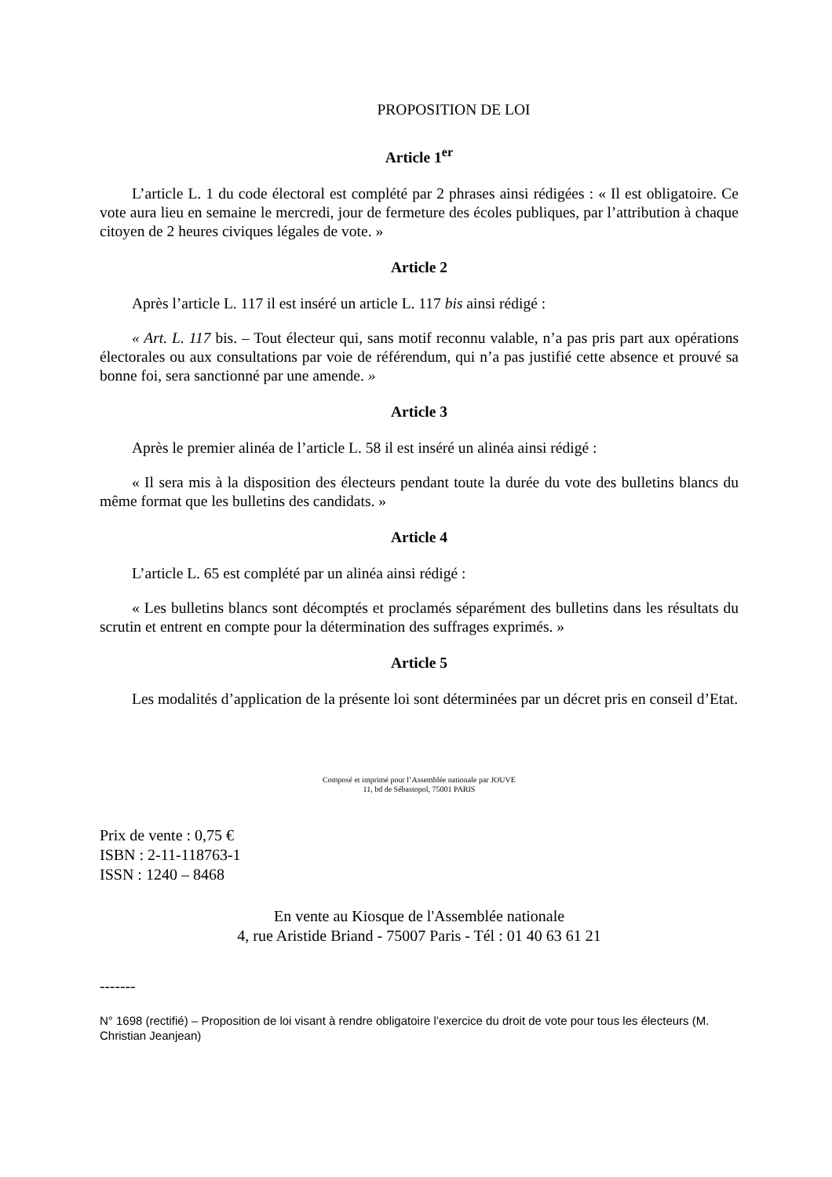PROPOSITION DE LOI
Article 1<sup>er</sup>
L’article L. 1 du code électoral est complété par 2 phrases ainsi rédigées : « Il est obligatoire. Ce vote aura lieu en semaine le mercredi, jour de fermeture des écoles publiques, par l’attribution à chaque citoyen de 2 heures civiques légales de vote. »
Article 2
Après l’article L. 117 il est inséré un article L. 117 bis ainsi rédigé :
« Art. L. 117 bis. – Tout électeur qui, sans motif reconnu valable, n’a pas pris part aux opérations électorales ou aux consultations par voie de référendum, qui n’a pas justifié cette absence et prouvé sa bonne foi, sera sanctionné par une amende. »
Article 3
Après le premier alinéa de l’article L. 58 il est inséré un alinéa ainsi rédigé :
« Il sera mis à la disposition des électeurs pendant toute la durée du vote des bulletins blancs du même format que les bulletins des candidats. »
Article 4
L’article L. 65 est complété par un alinéa ainsi rédigé :
« Les bulletins blancs sont décomptés et proclamés séparément des bulletins dans les résultats du scrutin et entrent en compte pour la détermination des suffrages exprimés. »
Article 5
Les modalités d’application de la présente loi sont déterminées par un décret pris en conseil d’Etat.
Composé et imprimé pour l’Assemblée nationale par JOUVE
11, bd de Sébastopol, 75001 PARIS
Prix de vente : 0,75 €
ISBN : 2-11-118763-1
ISSN : 1240 – 8468
En vente au Kiosque de l'Assemblée nationale
4, rue Aristide Briand - 75007 Paris - Tél : 01 40 63 61 21
-------
N° 1698 (rectifié) – Proposition de loi visant à rendre obligatoire l’exercice du droit de vote pour tous les électeurs (M. Christian Jeanjean)